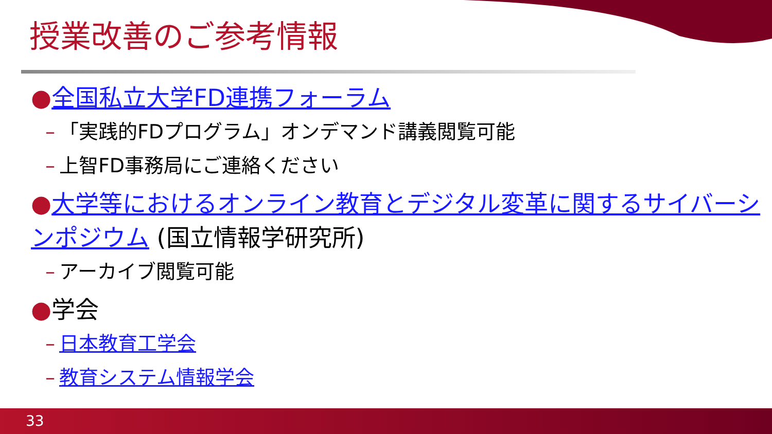授業改善のご参考情報
●全国私立大学FD連携フォーラム
– 「実践的FDプログラム」オンデマンド講義閲覧可能
– 上智FD事務局にご連絡ください
●大学等におけるオンライン教育とデジタル変革に関するサイバーシンポジウム (国立情報学研究所)
– アーカイブ閲覧可能
●学会
– 日本教育工学会
– 教育システム情報学会
33